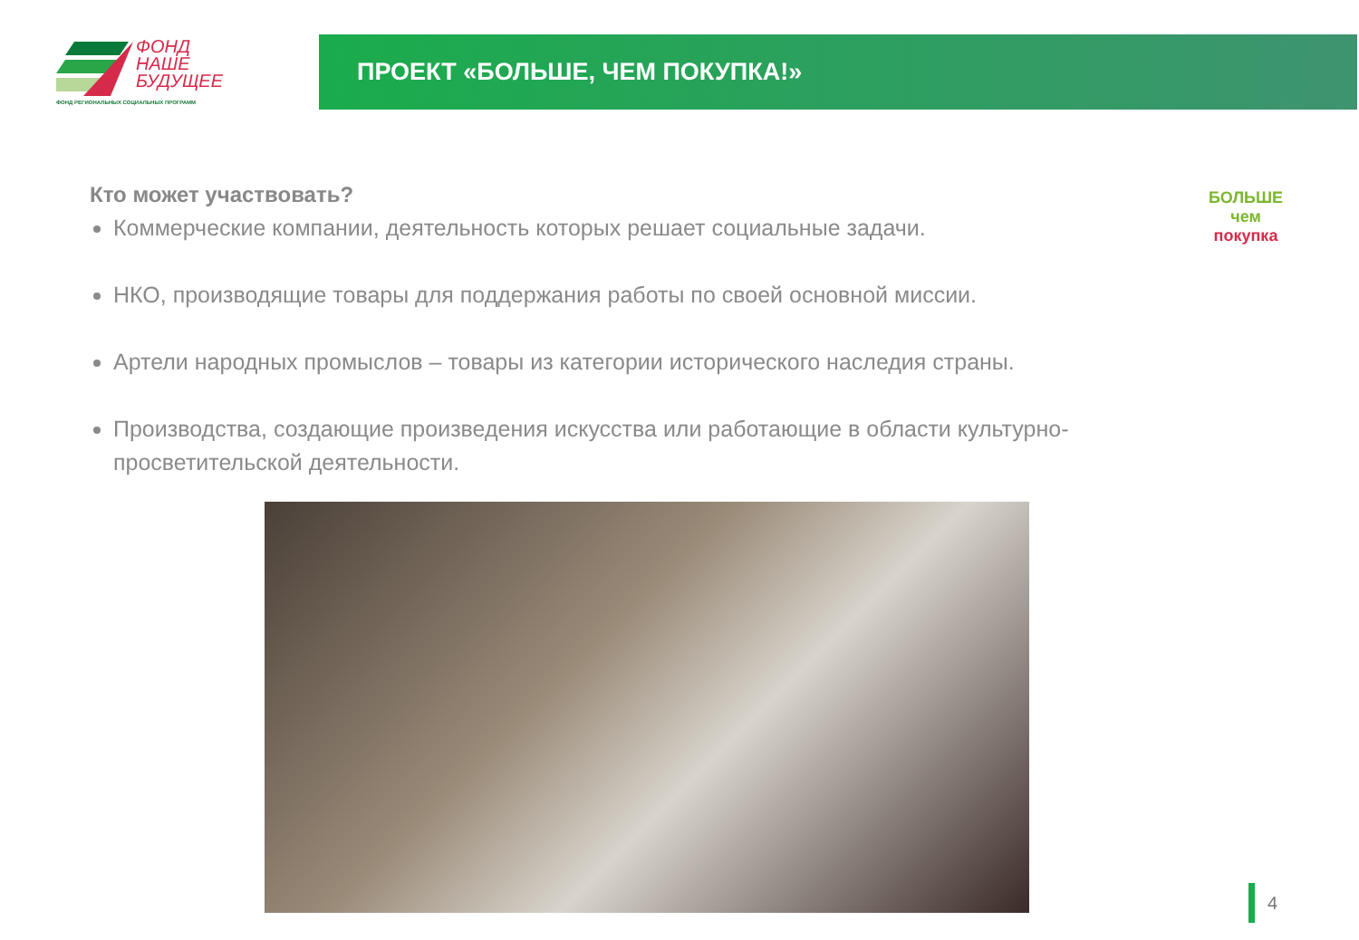ФОНД
НАШЕ
БУДУЩЕЕ
ФОНД РЕГИОНАЛЬНЫХ СОЦИАЛЬНЫХ ПРОГРАММ
ПРОЕКТ «БОЛЬШЕ, ЧЕМ ПОКУПКА!»
БОЛЬШЕ
чем покупка
Кто может участвовать?
Коммерческие компании, деятельность которых решает социальные задачи.
НКО, производящие товары для поддержания работы по своей основной миссии.
Артели народных промыслов – товары из категории исторического наследия страны.
Производства, создающие произведения искусства или работающие в области культурно-просветительской деятельности.
4